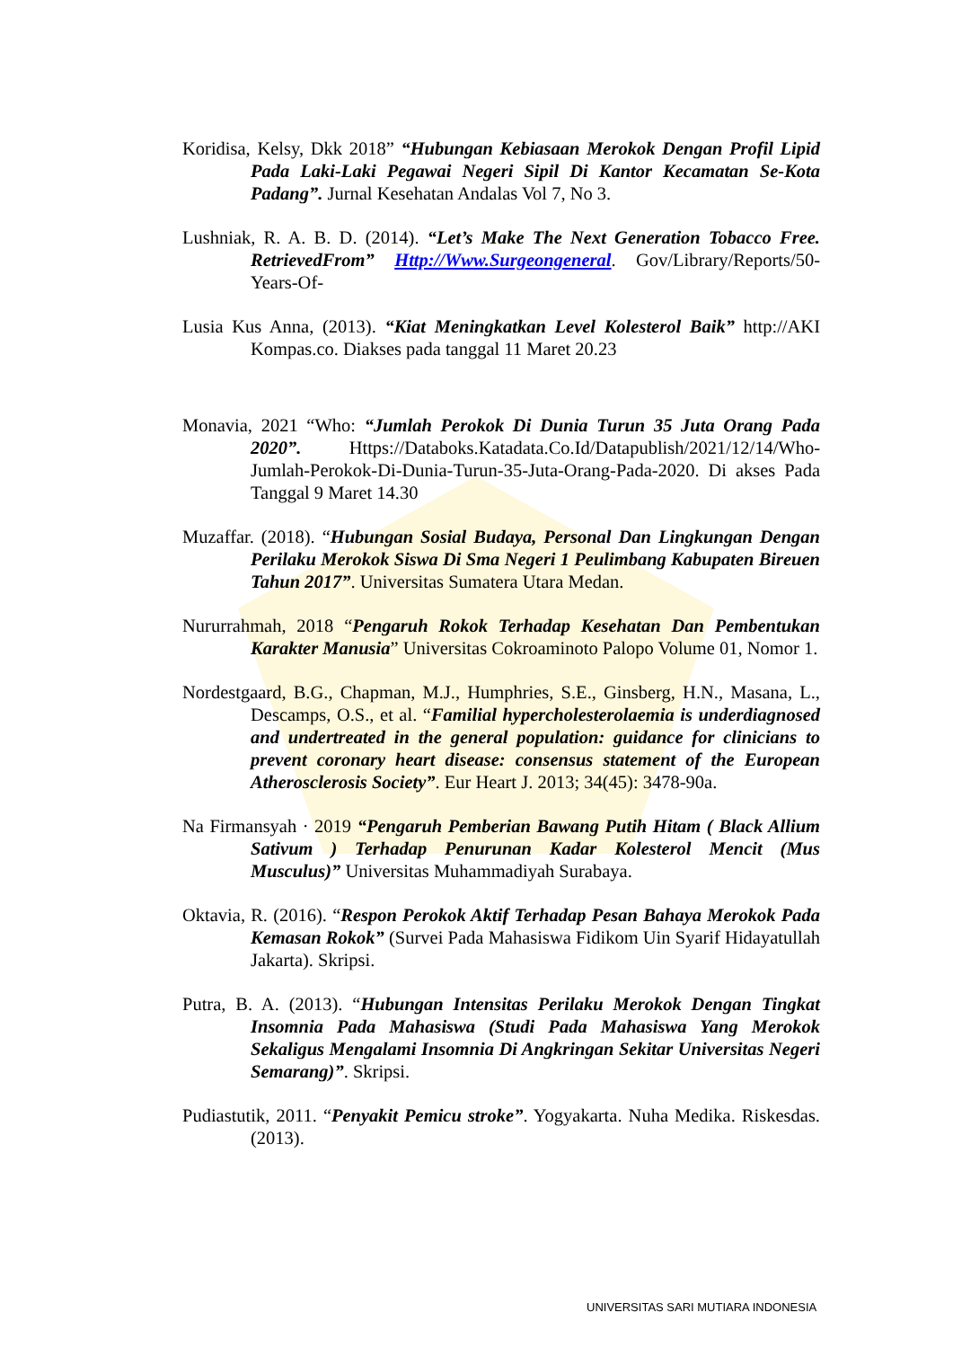Koridisa, Kelsy, Dkk 2018” “Hubungan Kebiasaan Merokok Dengan Profil Lipid Pada Laki-Laki Pegawai Negeri Sipil Di Kantor Kecamatan Se-Kota Padang”. Jurnal Kesehatan Andalas Vol 7, No 3.
Lushniak, R. A. B. D. (2014). “Let’s Make The Next Generation Tobacco Free. RetrievedFrom” Http://Www.Surgeongeneral. Gov/Library/Reports/50-Years-Of-
Lusia Kus Anna, (2013). “Kiat Meningkatkan Level Kolesterol Baik” http://AKI Kompas.co. Diakses pada tanggal 11 Maret 20.23
Monavia, 2021 “Who: “Jumlah Perokok Di Dunia Turun 35 Juta Orang Pada 2020”. Https://Databoks.Katadata.Co.Id/Datapublish/2021/12/14/Who-Jumlah-Perokok-Di-Dunia-Turun-35-Juta-Orang-Pada-2020. Di akses Pada Tanggal 9 Maret 14.30
Muzaffar. (2018). “Hubungan Sosial Budaya, Personal Dan Lingkungan Dengan Perilaku Merokok Siswa Di Sma Negeri 1 Peulimbang Kabupaten Bireuen Tahun 2017”. Universitas Sumatera Utara Medan.
Nururrahmah, 2018 “Pengaruh Rokok Terhadap Kesehatan Dan Pembentukan Karakter Manusia” Universitas Cokroaminoto Palopo Volume 01, Nomor 1.
Nordestgaard, B.G., Chapman, M.J., Humphries, S.E., Ginsberg, H.N., Masana, L., Descamps, O.S., et al. “Familial hypercholesterolaemia is underdiagnosed and undertreated in the general population: guidance for clinicians to prevent coronary heart disease: consensus statement of the European Atherosclerosis Society”. Eur Heart J. 2013; 34(45): 3478-90a.
Na Firmansyah · 2019 “Pengaruh Pemberian Bawang Putih Hitam ( Black Allium Sativum ) Terhadap Penurunan Kadar Kolesterol Mencit (Mus Musculus)” Universitas Muhammadiyah Surabaya.
Oktavia, R. (2016). “Respon Perokok Aktif Terhadap Pesan Bahaya Merokok Pada Kemasan Rokok” (Survei Pada Mahasiswa Fidikom Uin Syarif Hidayatullah Jakarta). Skripsi.
Putra, B. A. (2013). “Hubungan Intensitas Perilaku Merokok Dengan Tingkat Insomnia Pada Mahasiswa (Studi Pada Mahasiswa Yang Merokok Sekaligus Mengalami Insomnia Di Angkringan Sekitar Universitas Negeri Semarang)”. Skripsi.
Pudiastutik, 2011. “Penyakit Pemicu stroke”. Yogyakarta. Nuha Medika. Riskesdas. (2013).
UNIVERSITAS SARI MUTIARA INDONESIA